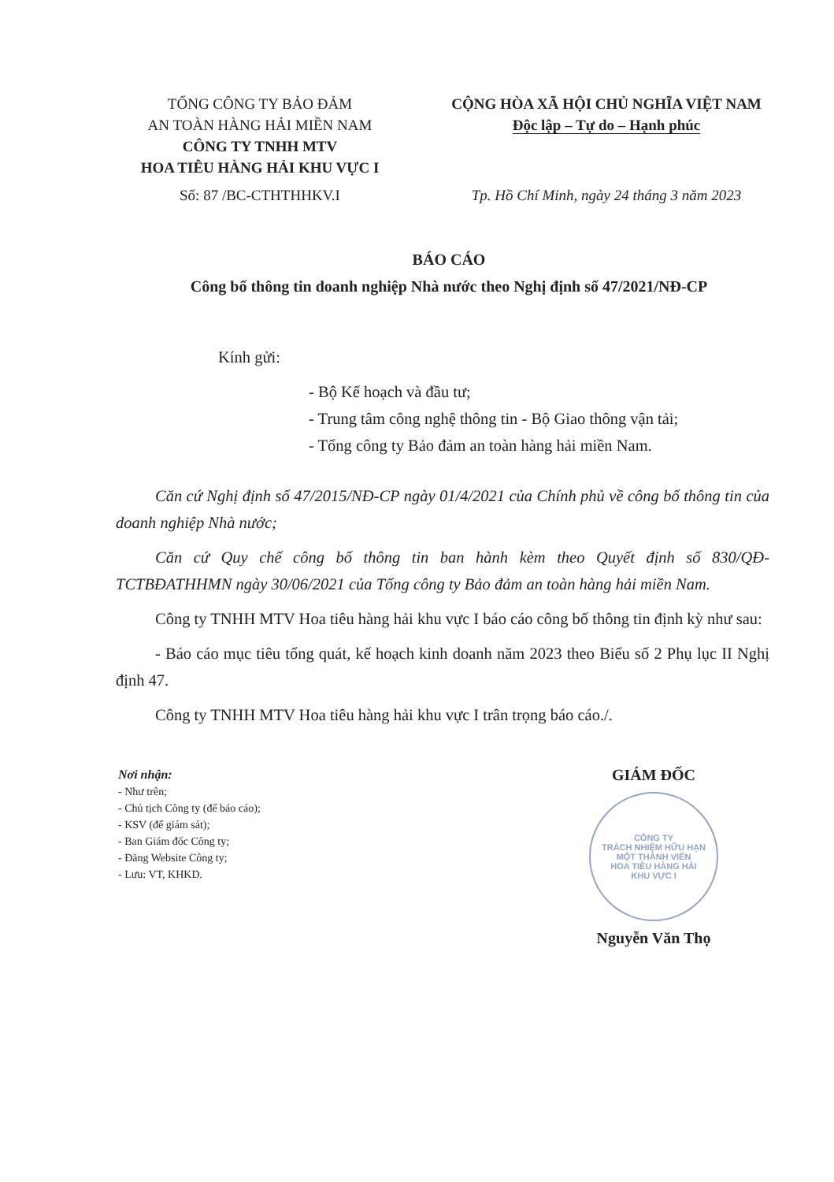TỔNG CÔNG TY BẢO ĐẢM
AN TOÀN HÀNG HẢI MIỀN NAM
CÔNG TY TNHH MTV
HOA TIÊU HÀNG HẢI KHU VỰC I
Số: 87 /BC-CTHTHHKV.I
CỘNG HÒA XÃ HỘI CHỦ NGHĨA VIỆT NAM
Độc lập – Tự do – Hạnh phúc
Tp. Hồ Chí Minh, ngày 24 tháng 3 năm 2023
BÁO CÁO
Công bố thông tin doanh nghiệp Nhà nước theo Nghị định số 47/2021/NĐ-CP
Kính gửi:
- Bộ Kế hoạch và đầu tư;
- Trung tâm công nghệ thông tin - Bộ Giao thông vận tải;
- Tổng công ty Bảo đảm an toàn hàng hải miền Nam.
Căn cứ Nghị định số 47/2015/NĐ-CP ngày 01/4/2021 của Chính phủ về công bố thông tin của doanh nghiệp Nhà nước;
Căn cứ Quy chế công bố thông tin ban hành kèm theo Quyết định số 830/QĐ-TCTBĐATHHMN ngày 30/06/2021 của Tổng công ty Bảo đảm an toàn hàng hải miền Nam.
Công ty TNHH MTV Hoa tiêu hàng hải khu vực I báo cáo công bố thông tin định kỳ như sau:
- Báo cáo mục tiêu tổng quát, kế hoạch kinh doanh năm 2023 theo Biểu số 2 Phụ lục II Nghị định 47.
Công ty TNHH MTV Hoa tiêu hàng hải khu vực I trân trọng báo cáo./.
Nơi nhận:
- Như trên;
- Chủ tịch Công ty (để báo cáo);
- KSV (để giám sát);
- Ban Giám đốc Công ty;
- Đăng Website Công ty;
- Lưu: VT, KHKD.
GIÁM ĐỐC
CÔNG TY
TRÁCH NHIỆM HỮU HẠN
MỘT THÀNH VIÊN
HOA TIÊU HÀNG HẢI
KHU VỰC I
Nguyễn Văn Thọ